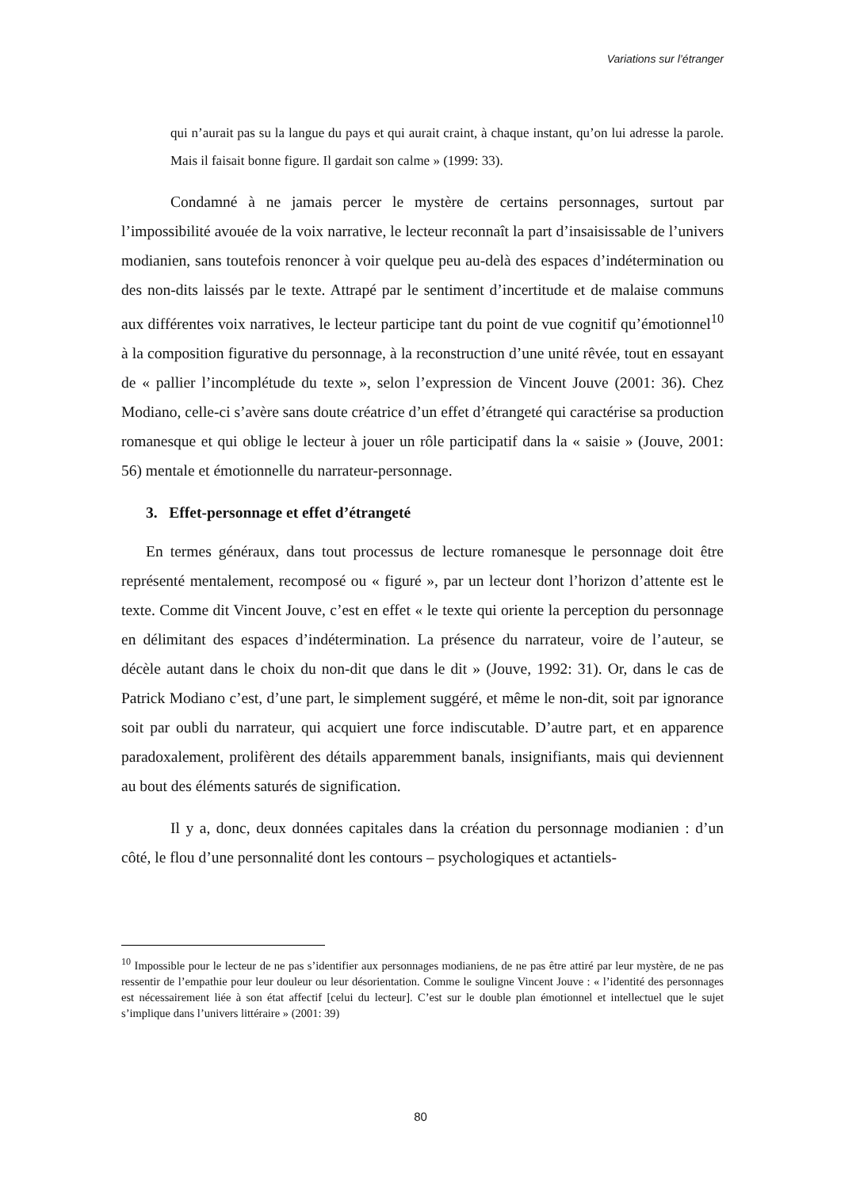Variations sur l’étranger
qui n’aurait pas su la langue du pays et qui aurait craint, à chaque instant, qu’on lui adresse la parole. Mais il faisait bonne figure. Il gardait son calme » (1999: 33).
Condamné à ne jamais percer le mystère de certains personnages, surtout par l’impossibilité avouée de la voix narrative, le lecteur reconnaît la part d’insaisissable de l’univers modianien, sans toutefois renoncer à voir quelque peu au-delà des espaces d’indétermination ou des non-dits laissés par le texte. Attrapé par le sentiment d’incertitude et de malaise communs aux différentes voix narratives, le lecteur participe tant du point de vue cognitif qu’émotionnel<sup>10</sup> à la composition figurative du personnage, à la reconstruction d’une unité rêvée, tout en essayant de « pallier l’incomplétude du texte », selon l’expression de Vincent Jouve (2001: 36). Chez Modiano, celle-ci s’avère sans doute créatrice d’un effet d’étrangeté qui caractérise sa production romanesque et qui oblige le lecteur à jouer un rôle participatif dans la « saisie » (Jouve, 2001: 56) mentale et émotionnelle du narrateur-personnage.
3. Effet-personnage et effet d’étrangeté
En termes généraux, dans tout processus de lecture romanesque le personnage doit être représenté mentalement, recomposé ou « figuré », par un lecteur dont l’horizon d’attente est le texte. Comme dit Vincent Jouve, c’est en effet « le texte qui oriente la perception du personnage en délimitant des espaces d’indétermination. La présence du narrateur, voire de l’auteur, se décèle autant dans le choix du non-dit que dans le dit » (Jouve, 1992: 31). Or, dans le cas de Patrick Modiano c’est, d’une part, le simplement suggéré, et même le non-dit, soit par ignorance soit par oubli du narrateur, qui acquiert une force indiscutable. D’autre part, et en apparence paradoxalement, prolifèrent des détails apparemment banals, insignifiants, mais qui deviennent au bout des éléments saturés de signification.
Il y a, donc, deux données capitales dans la création du personnage modianien : d’un côté, le flou d’une personnalité dont les contours – psychologiques et actantiels-
<sup>10</sup> Impossible pour le lecteur de ne pas s’identifier aux personnages modianiens, de ne pas être attiré par leur mystère, de ne pas ressentir de l’empathie pour leur douleur ou leur désorientation. Comme le souligne Vincent Jouve : « l’identité des personnages est nécessairement liée à son état affectif [celui du lecteur]. C’est sur le double plan émotionnel et intellectuel que le sujet s’implique dans l’univers littéraire » (2001: 39)
80